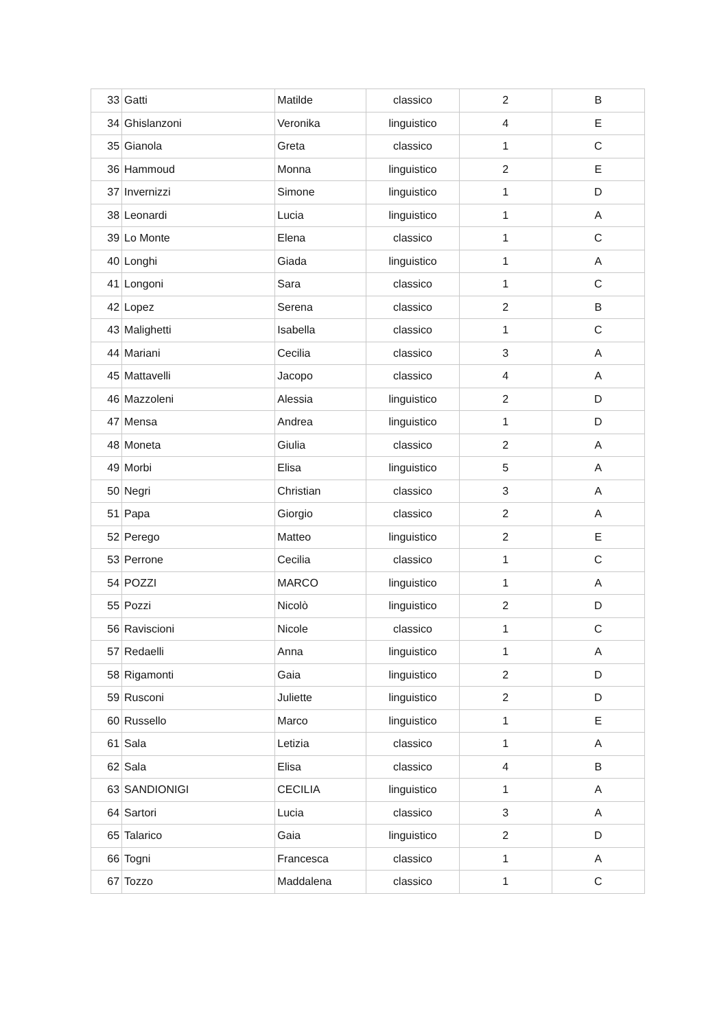| 33 | Gatti | Matilde | classico | 2 | B |
| 34 | Ghislanzoni | Veronika | linguistico | 4 | E |
| 35 | Gianola | Greta | classico | 1 | C |
| 36 | Hammoud | Monna | linguistico | 2 | E |
| 37 | Invernizzi | Simone | linguistico | 1 | D |
| 38 | Leonardi | Lucia | linguistico | 1 | A |
| 39 | Lo Monte | Elena | classico | 1 | C |
| 40 | Longhi | Giada | linguistico | 1 | A |
| 41 | Longoni | Sara | classico | 1 | C |
| 42 | Lopez | Serena | classico | 2 | B |
| 43 | Malighetti | Isabella | classico | 1 | C |
| 44 | Mariani | Cecilia | classico | 3 | A |
| 45 | Mattavelli | Jacopo | classico | 4 | A |
| 46 | Mazzoleni | Alessia | linguistico | 2 | D |
| 47 | Mensa | Andrea | linguistico | 1 | D |
| 48 | Moneta | Giulia | classico | 2 | A |
| 49 | Morbi | Elisa | linguistico | 5 | A |
| 50 | Negri | Christian | classico | 3 | A |
| 51 | Papa | Giorgio | classico | 2 | A |
| 52 | Perego | Matteo | linguistico | 2 | E |
| 53 | Perrone | Cecilia | classico | 1 | C |
| 54 | POZZI | MARCO | linguistico | 1 | A |
| 55 | Pozzi | Nicolò | linguistico | 2 | D |
| 56 | Raviscioni | Nicole | classico | 1 | C |
| 57 | Redaelli | Anna | linguistico | 1 | A |
| 58 | Rigamonti | Gaia | linguistico | 2 | D |
| 59 | Rusconi | Juliette | linguistico | 2 | D |
| 60 | Russello | Marco | linguistico | 1 | E |
| 61 | Sala | Letizia | classico | 1 | A |
| 62 | Sala | Elisa | classico | 4 | B |
| 63 | SANDIONIGI | CECILIA | linguistico | 1 | A |
| 64 | Sartori | Lucia | classico | 3 | A |
| 65 | Talarico | Gaia | linguistico | 2 | D |
| 66 | Togni | Francesca | classico | 1 | A |
| 67 | Tozzo | Maddalena | classico | 1 | C |